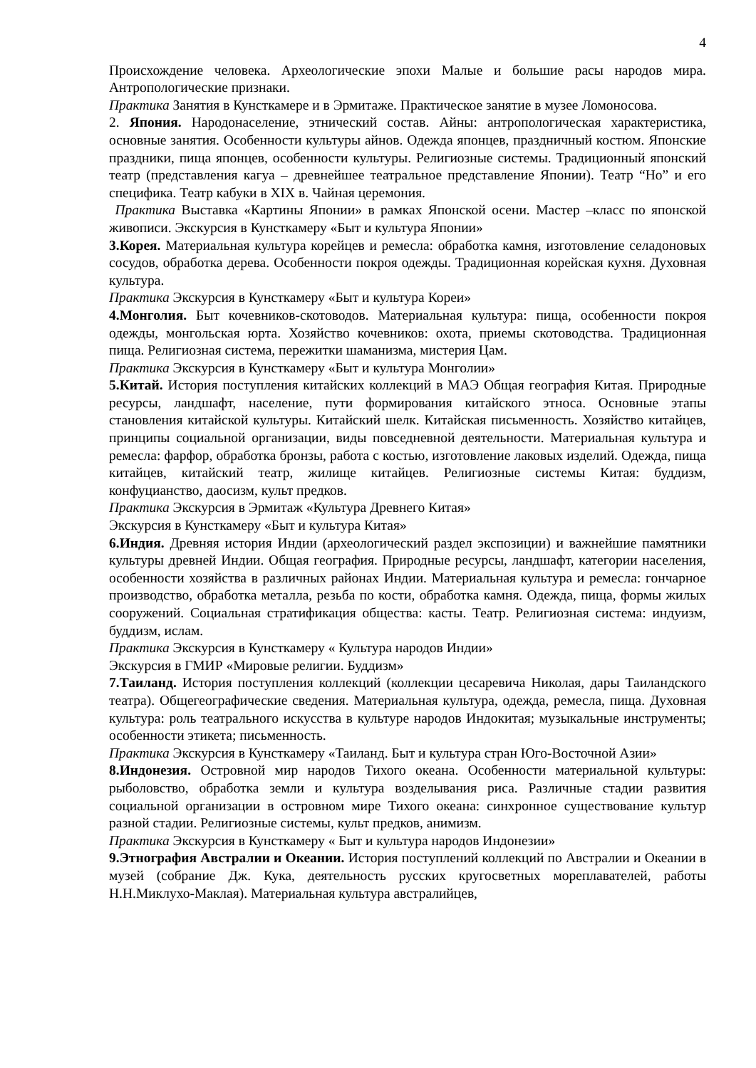4
Происхождение человека. Археологические эпохи Малые и большие расы народов мира. Антропологические признаки.
Практика Занятия в Кунсткамере и в Эрмитаже. Практическое занятие в музее Ломоносова.
2. Япония. Народонаселение, этнический состав. Айны: антропологическая характеристика, основные занятия. Особенности культуры айнов. Одежда японцев, праздничный костюм. Японские праздники, пища японцев, особенности культуры. Религиозные системы. Традиционный японский театр (представления кагуа – древнейшее театральное представление Японии). Театр “Но” и его специфика. Театр кабуки в XIX в. Чайная церемония.
Практика Выставка «Картины Японии» в рамках Японской осени. Мастер –класс по японской живописи. Экскурсия в Кунсткамеру «Быт и культура Японии»
3.Корея. Материальная культура корейцев и ремесла: обработка камня, изготовление селадоновых сосудов, обработка дерева. Особенности покроя одежды. Традиционная корейская кухня. Духовная культура.
Практика Экскурсия в Кунсткамеру «Быт и культура Кореи»
4.Монголия. Быт кочевников-скотоводов. Материальная культура: пища, особенности покроя одежды, монгольская юрта. Хозяйство кочевников: охота, приемы скотоводства. Традиционная пища. Религиозная система, пережитки шаманизма, мистерия Цам.
Практика Экскурсия в Кунсткамеру «Быт и культура Монголии»
5.Китай. История поступления китайских коллекций в МАЭ Общая география Китая. Природные ресурсы, ландшафт, население, пути формирования китайского этноса. Основные этапы становления китайской культуры. Китайский шелк. Китайская письменность. Хозяйство китайцев, принципы социальной организации, виды повседневной деятельности. Материальная культура и ремесла: фарфор, обработка бронзы, работа с костью, изготовление лаковых изделий. Одежда, пища китайцев, китайский театр, жилище китайцев. Религиозные системы Китая: буддизм, конфуцианство, даосизм, культ предков.
Практика Экскурсия в Эрмитаж «Культура Древнего Китая»
Экскурсия в Кунсткамеру «Быт и культура Китая»
6.Индия. Древняя история Индии (археологический раздел экспозиции) и важнейшие памятники культуры древней Индии. Общая география. Природные ресурсы, ландшафт, категории населения, особенности хозяйства в различных районах Индии. Материальная культура и ремесла: гончарное производство, обработка металла, резьба по кости, обработка камня. Одежда, пища, формы жилых сооружений. Социальная стратификация общества: касты. Театр. Религиозная система: индуизм, буддизм, ислам.
Практика Экскурсия в Кунсткамеру « Культура народов Индии»
Экскурсия в ГМИР «Мировые религии. Буддизм»
7.Таиланд. История поступления коллекций (коллекции цесаревича Николая, дары Таиландского театра). Общегеографические сведения. Материальная культура, одежда, ремесла, пища. Духовная культура: роль театрального искусства в культуре народов Индокитая; музыкальные инструменты; особенности этикета; письменность.
Практика Экскурсия в Кунсткамеру «Таиланд. Быт и культура стран Юго-Восточной Азии»
8.Индонезия. Островной мир народов Тихого океана. Особенности материальной культуры: рыболовство, обработка земли и культура возделывания риса. Различные стадии развития социальной организации в островном мире Тихого океана: синхронное существование культур разной стадии. Религиозные системы, культ предков, анимизм.
Практика Экскурсия в Кунсткамеру « Быт и культура народов Индонезии»
9.Этнография Австралии и Океании. История поступлений коллекций по Австралии и Океании в музей (собрание Дж. Кука, деятельность русских кругосветных мореплавателей, работы Н.Н.Миклухо-Маклая). Материальная культура австралийцев,